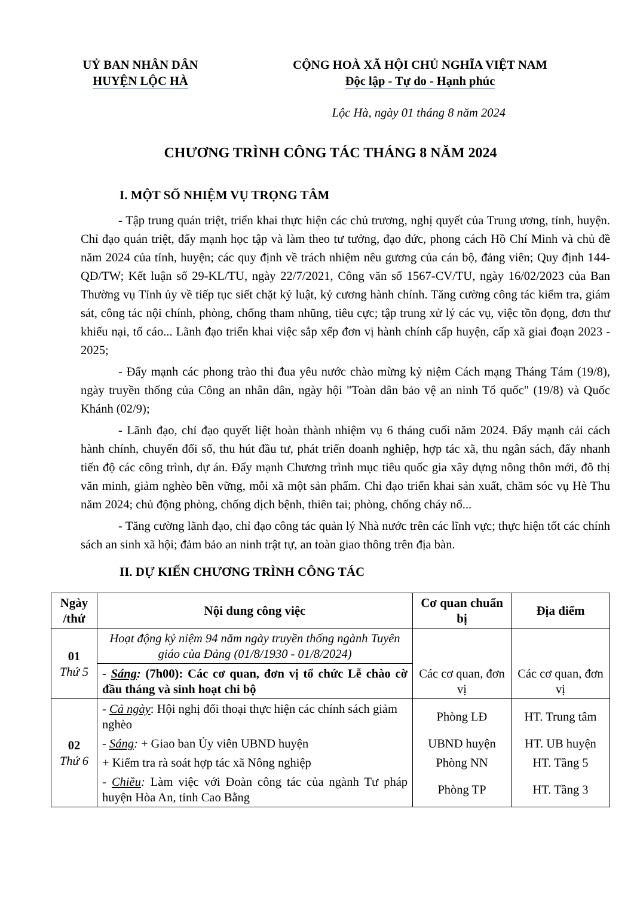UỶ BAN NHÂN DÂN
HUYỆN LỘC HÀ
CỘNG HOÀ XÃ HỘI CHỦ NGHĨA VIỆT NAM
Độc lập - Tự do - Hạnh phúc
Lộc Hà, ngày 01 tháng 8 năm 2024
CHƯƠNG TRÌNH CÔNG TÁC THÁNG 8 NĂM 2024
I. MỘT SỐ NHIỆM VỤ TRỌNG TÂM
- Tập trung quán triệt, triển khai thực hiện các chủ trương, nghị quyết của Trung ương, tỉnh, huyện. Chỉ đạo quán triệt, đẩy mạnh học tập và làm theo tư tưởng, đạo đức, phong cách Hồ Chí Minh và chủ đề năm 2024 của tỉnh, huyện; các quy định về trách nhiệm nêu gương của cán bộ, đảng viên; Quy định 144-QĐ/TW; Kết luận số 29-KL/TU, ngày 22/7/2021, Công văn số 1567-CV/TU, ngày 16/02/2023 của Ban Thường vụ Tỉnh ủy về tiếp tục siết chặt kỷ luật, kỷ cương hành chính. Tăng cường công tác kiểm tra, giám sát, công tác nội chính, phòng, chống tham nhũng, tiêu cực; tập trung xử lý các vụ, việc tồn đọng, đơn thư khiếu nại, tố cáo... Lãnh đạo triển khai việc sắp xếp đơn vị hành chính cấp huyện, cấp xã giai đoạn 2023 - 2025;
- Đẩy mạnh các phong trào thi đua yêu nước chào mừng kỷ niệm Cách mạng Tháng Tám (19/8), ngày truyền thống của Công an nhân dân, ngày hội "Toàn dân bảo vệ an ninh Tổ quốc" (19/8) và Quốc Khánh (02/9);
- Lãnh đạo, chỉ đạo quyết liệt hoàn thành nhiệm vụ 6 tháng cuối năm 2024. Đẩy mạnh cải cách hành chính, chuyển đổi số, thu hút đầu tư, phát triển doanh nghiệp, hợp tác xã, thu ngân sách, đẩy nhanh tiến độ các công trình, dự án. Đẩy mạnh Chương trình mục tiêu quốc gia xây dựng nông thôn mới, đô thị văn minh, giảm nghèo bền vững, mỗi xã một sản phẩm. Chỉ đạo triển khai sản xuất, chăm sóc vụ Hè Thu năm 2024; chủ động phòng, chống dịch bệnh, thiên tai; phòng, chống cháy nổ...
- Tăng cường lãnh đạo, chỉ đạo công tác quản lý Nhà nước trên các lĩnh vực; thực hiện tốt các chính sách an sinh xã hội; đảm bảo an ninh trật tự, an toàn giao thông trên địa bàn.
II. DỰ KIẾN CHƯƠNG TRÌNH CÔNG TÁC
| Ngày /thứ | Nội dung công việc | Cơ quan chuẩn bị | Địa điểm |
| --- | --- | --- | --- |
| 01 Thứ 5 | Hoạt động kỷ niệm 94 năm ngày truyền thống ngành Tuyên giáo của Đảng (01/8/1930 - 01/8/2024) | | |
| | - Sáng : (7h00): Các cơ quan, đơn vị tổ chức Lễ chào cờ đầu tháng và sinh hoạt chi bộ | Các cơ quan, đơn vị | Các cơ quan, đơn vị |
| 02 Thứ 6 | - Cả ngày : Hội nghị đối thoại thực hiện các chính sách giảm nghèo | Phòng LĐ | HT. Trung tâm |
| | - Sáng : + Giao ban Ủy viên UBND huyện | UBND huyện | HT. UB huyện |
| | + Kiểm tra rà soát hợp tác xã Nông nghiệp | Phòng NN | HT. Tầng 5 |
| | - Chiều : Làm việc với Đoàn công tác của ngành Tư pháp huyện Hòa An, tỉnh Cao Bằng | Phòng TP | HT. Tầng 3 |